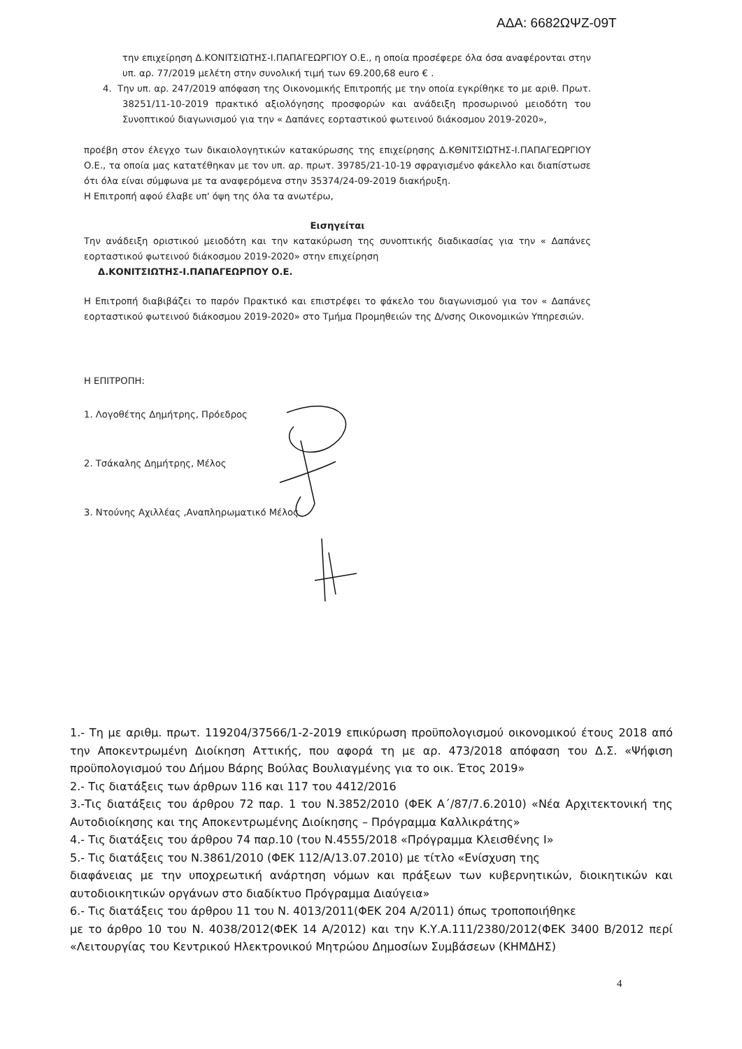ΑΔΑ: 6682ΩΨΖ-09Τ
την επιχείρηση Δ.ΚΟΝΙΤΣΙΩΤΗΣ-Ι.ΠΑΠΑΓΕΩΡΓΙΟΥ Ο.Ε., η οποία προσέφερε όλα όσα αναφέρονται στην υπ. αρ. 77/2019 μελέτη στην συνολική τιμή των 69.200,68 euro € .
4. Την υπ. αρ. 247/2019 απόφαση της Οικονομικής Επιτροπής με την οποία εγκρίθηκε το με αριθ. Πρωτ. 38251/11-10-2019 πρακτικό αξιολόγησης προσφορών και ανάδειξη προσωρινού μειοδότη του Συνοπτικού διαγωνισμού για την « Δαπάνες εορταστικού φωτεινού διάκοσμου 2019-2020»,
προέβη στον έλεγχο των δικαιολογητικών κατακύρωσης της επιχείρησης Δ.ΚΘΝΙΤΣΙΩΤΗΣ-Ι.ΠΑΠΑΓΕΩΡΓΙΟΥ Ο.Ε., τα οποία μας κατατέθηκαν με τον υπ. αρ. πρωτ. 39785/21-10-19 σφραγισμένο φάκελλο και διαπίστωσε ότι όλα είναι σύμφωνα με τα αναφερόμενα στην 35374/24-09-2019 διακήρυξη.
Η Επιτροπή αφού έλαβε υπ' όψη της όλα τα ανωτέρω,
Εισηγείται
Την ανάδειξη οριστικού μειοδότη και την κατακύρωση της συνοπτικής διαδικασίας για την « Δαπάνες εορταστικού φωτεινού διάκοσμου 2019-2020» στην επιχείρηση
Δ.ΚΟΝΙΤΣΙΩΤΗΣ-Ι.ΠΑΠΑΓΕΩΡΠΟΥ Ο.Ε.
Η Επιτροπή διαβιβάζει το παρόν Πρακτικό και επιστρέφει το φάκελο του διαγωνισμού για τον « Δαπάνες εορταστικού φωτεινού διάκοσμου 2019-2020» στο Τμήμα Προμηθειών της Δ/νσης Οικονομικών Υπηρεσιών.
Η ΕΠΙΤΡΟΠΗ:
1. Λογοθέτης Δημήτρης, Πρόεδρος
2. Τσάκαλης Δημήτρης, Μέλος
3. Ντούνης Αχιλλέας ,Αναπληρωματικό Μέλος
1.- Τη με αριθμ. πρωτ. 119204/37566/1-2-2019 επικύρωση προϋπολογισμού οικονομικού έτους 2018 από την Αποκεντρωμένη Διοίκηση Αττικής, που αφορά τη με αρ. 473/2018 απόφαση του Δ.Σ. «Ψήφιση προϋπολογισμού του Δήμου Βάρης Βούλας Βουλιαγμένης για το οικ. Έτος 2019»
2.- Τις διατάξεις των άρθρων 116 και 117 του 4412/2016
3.-Τις διατάξεις του άρθρου 72 παρ. 1 του Ν.3852/2010 (ΦΕΚ Α΄/87/7.6.2010) «Νέα Αρχιτεκτονική της Αυτοδιοίκησης και της Αποκεντρωμένης Διοίκησης – Πρόγραμμα Καλλικράτης»
4.- Τις διατάξεις του άρθρου 74 παρ.10 (του Ν.4555/2018 «Πρόγραμμα Κλεισθένης Ι»
5.- Τις διατάξεις του Ν.3861/2010 (ΦΕΚ 112/Α/13.07.2010) με τίτλο «Ενίσχυση της
διαφάνειας με την υποχρεωτική ανάρτηση νόμων και πράξεων των κυβερνητικών, διοικητικών και αυτοδιοικητικών οργάνων στο διαδίκτυο Πρόγραμμα Διαύγεια»
6.- Τις διατάξεις του άρθρου 11 του Ν. 4013/2011(ΦΕΚ 204 Α/2011) όπως τροποποιήθηκε
με το άρθρο 10 του Ν. 4038/2012(ΦΕΚ 14 Α/2012) και την Κ.Υ.Α.111/2380/2012(ΦΕΚ 3400 Β/2012 περί «Λειτουργίας του Κεντρικού Ηλεκτρονικού Μητρώου Δημοσίων Συμβάσεων (ΚΗΜΔΗΣ)
4